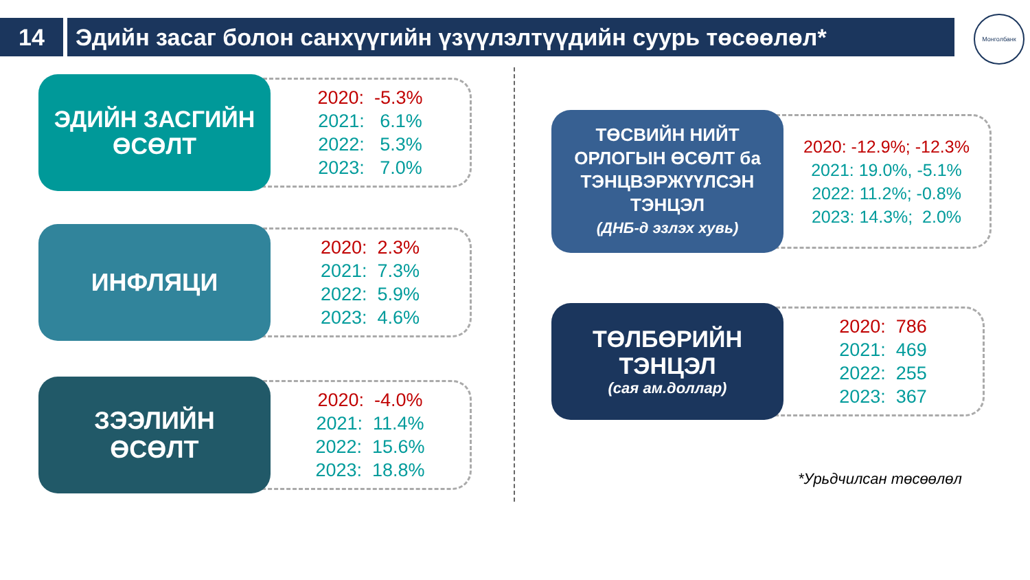14 Эдийн засаг болон санхүүгийн үзүүлэлтүүдийн суурь төсөөлөл*
Монголбанк
ЭДИЙН ЗАСГИЙН
ӨСӨЛТ
2020: -5.3%
2021: 6.1%
2022: 5.3%
2023: 7.0%
ИНФЛЯЦИ
2020: 2.3%
2021: 7.3%
2022: 5.9%
2023: 4.6%
ЗЭЭЛИЙН
ӨСӨЛТ
2020: -4.0%
2021: 11.4%
2022: 15.6%
2023: 18.8%
ТӨСВИЙН НИЙТ ОРЛОГЫН ӨСӨЛТ ба ТЭНЦВЭРЖҮҮЛСЭН ТЭНЦЭЛ
(ДНБ-д эзлэх хувь)
2020: -12.9%; -12.3%
2021: 19.0%, -5.1%
2022: 11.2%; -0.8%
2023: 14.3%; 2.0%
ТӨЛБӨРИЙН
ТЭНЦЭЛ
(сая ам.доллар)
2020: 786
2021: 469
2022: 255
2023: 367
*Урьдчилсан төсөөлөл